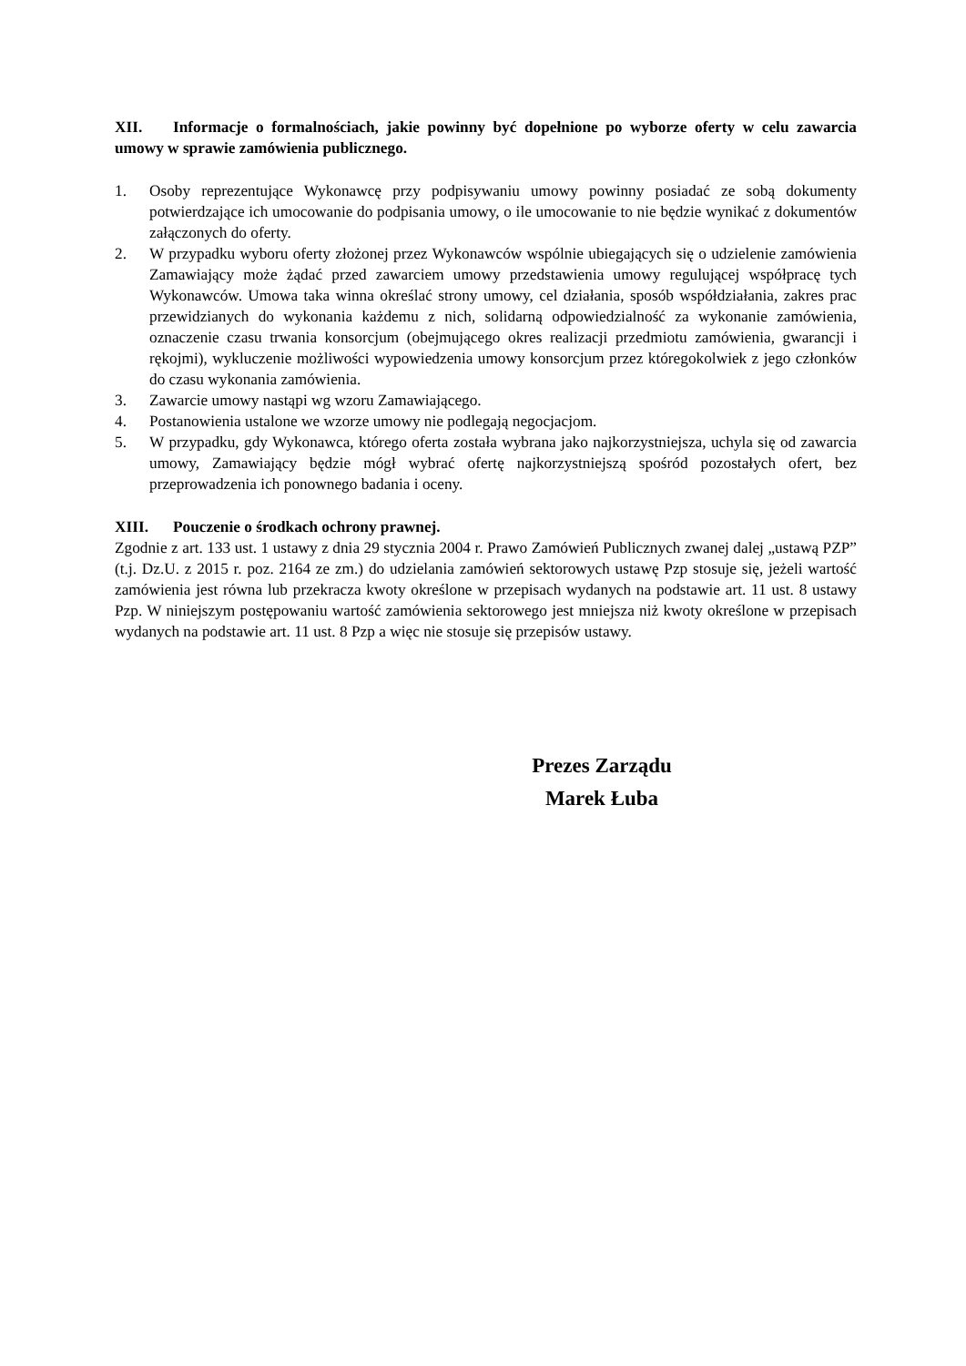XII. Informacje o formalnościach, jakie powinny być dopełnione po wyborze oferty w celu zawarcia umowy w sprawie zamówienia publicznego.
1. Osoby reprezentujące Wykonawcę przy podpisywaniu umowy powinny posiadać ze sobą dokumenty potwierdzające ich umocowanie do podpisania umowy, o ile umocowanie to nie będzie wynikać z dokumentów załączonych do oferty.
2. W przypadku wyboru oferty złożonej przez Wykonawców wspólnie ubiegających się o udzielenie zamówienia Zamawiający może żądać przed zawarciem umowy przedstawienia umowy regulującej współpracę tych Wykonawców. Umowa taka winna określać strony umowy, cel działania, sposób współdziałania, zakres prac przewidzianych do wykonania każdemu z nich, solidarną odpowiedzialność za wykonanie zamówienia, oznaczenie czasu trwania konsorcjum (obejmującego okres realizacji przedmiotu zamówienia, gwarancji i rękojmi), wykluczenie możliwości wypowiedzenia umowy konsorcjum przez któregokolwiek z jego członków do czasu wykonania zamówienia.
3. Zawarcie umowy nastąpi wg wzoru Zamawiającego.
4. Postanowienia ustalone we wzorze umowy nie podlegają negocjacjom.
5. W przypadku, gdy Wykonawca, którego oferta została wybrana jako najkorzystniejsza, uchyla się od zawarcia umowy, Zamawiający będzie mógł wybrać ofertę najkorzystniejszą spośród pozostałych ofert, bez przeprowadzenia ich ponownego badania i oceny.
XIII. Pouczenie o środkach ochrony prawnej.
Zgodnie z art. 133 ust. 1 ustawy z dnia 29 stycznia 2004 r. Prawo Zamówień Publicznych zwanej dalej „ustawą PZP” (t.j. Dz.U. z 2015 r. poz. 2164 ze zm.) do udzielania zamówień sektorowych ustawę Pzp stosuje się, jeżeli wartość zamówienia jest równa lub przekracza kwoty określone w przepisach wydanych na podstawie art. 11 ust. 8 ustawy Pzp. W niniejszym postępowaniu wartość zamówienia sektorowego jest mniejsza niż kwoty określone w przepisach wydanych na podstawie art. 11 ust. 8 Pzp a więc nie stosuje się przepisów ustawy.
Prezes Zarządu
Marek Łuba